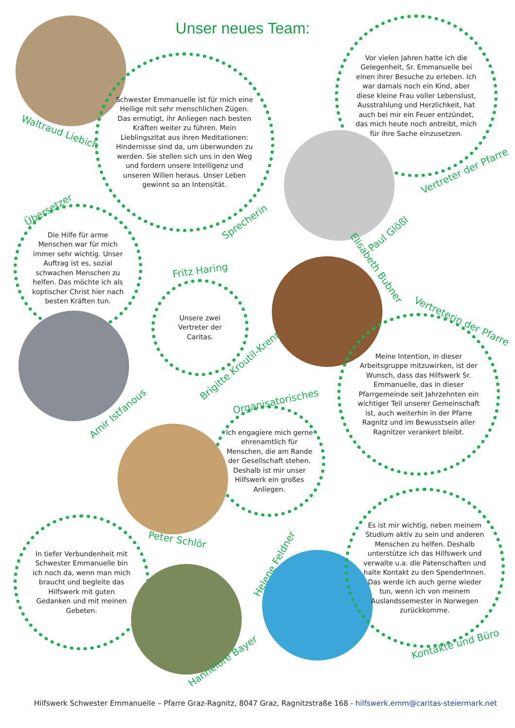Unser neues Team:
Waltraud Liebich
Schwester Emmanuelle ist für mich eine Heilige mit sehr menschlichen Zügen. Das ermutigt, ihr Anliegen nach besten Kräften weiter zu führen. Mein Lieblingszitat aus ihren Meditationen: Hindernisse sind da, um überwunden zu werden. Sie stellen sich uns in den Weg und fordern unsere Intelligenz und unseren Willen heraus. Unser Leben gewinnt so an Intensität.
Sprecherin
Vor vielen Jahren hatte ich die Gelegenheit, Sr. Emmanuelle bei einen ihrer Besuche zu erleben. Ich war damals noch ein Kind, aber diese kleine Frau voller Lebenslust, Ausstrahlung und Herzlichkeit, hat auch bei mir ein Feuer entzündet, das mich heute noch antreibt, mich für ihre Sache einzusetzen.
Vertreter der Pfarre
Paul Glößl
Übersetzer
Die Hilfe für arme Menschen war für mich immer sehr wichtig. Unser Auftrag ist es, sozial schwachen Menschen zu helfen. Das möchte ich als koptischer Christ hier nach besten Kräften tun.
Amir Istfanous
Fritz Haring
Unsere zwei Vertreter der Caritas.
Brigitte Kroutil-Krenn
Elisabeth Bubner
Vertreterin der Pfarre
Meine Intention, in dieser Arbeitsgruppe mitzuwirken, ist der Wunsch, dass das Hilfswerk Sr. Emmanuelle, das in dieser Pfarrgemeinde seit Jahrzehnten ein wichtiger Teil unserer Gemeinschaft ist, auch weiterhin in der Pfarre Ragnitz und im Bewusstsein aller Ragnitzer verankert bleibt.
Organisatorisches
Ich engagiere mich gerne ehrenamtlich für Menschen, die am Rande der Gesellschaft stehen. Deshalb ist mir unser Hilfswerk ein großes Anliegen.
Peter Schlör
In tiefer Verbundenheit mit Schwester Emmanuelle bin ich noch da, wenn man mich braucht und begleite das Hilfswerk mit guten Gedanken und mit meinen Gebeten.
Hannelore Bayer
Helene Feldner
Es ist mir wichtig, neben meinem Studium aktiv zu sein und anderen Menschen zu helfen. Deshalb unterstütze ich das Hilfswerk und verwalte u.a. die Patenschaften und halte Kontakt zu den SpenderInnen. Das werde ich auch gerne wieder tun, wenn ich von meinem Auslandssemester in Norwegen zurückkomme.
Kontakte und Büro
Hilfswerk Schwester Emmanuelle – Pfarre Graz-Ragnitz, 8047 Graz, Ragnitzstraße 168 - hilfswerk.emm@caritas-steiermark.net